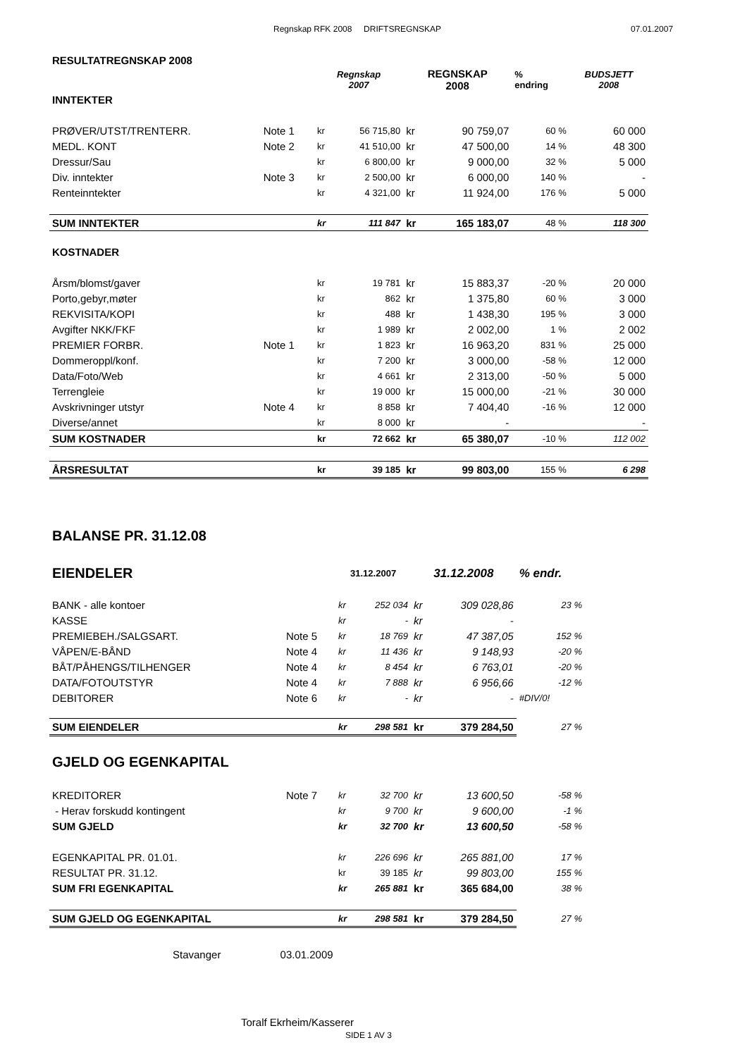Regnskap RFK 2008 DRIFTSREGNSKAP 07.01.2007
| RESULTATREGNSKAP 2008 | | | | | | | |
| | | Regnskap 2007 | | REGNSKAP 2008 | | % endring | BUDSJETT 2008 |
| INNTEKTER | | | | | | | |
| PRØVER/UTST/TRENTERR. | Note 1 | kr | 56 715,80 | kr | 90 759,07 | 60 % | 60 000 |
| MEDL. KONT | Note 2 | kr | 41 510,00 | kr | 47 500,00 | 14 % | 48 300 |
| Dressur/Sau | | kr | 6 800,00 | kr | 9 000,00 | 32 % | 5 000 |
| Div. inntekter | Note 3 | kr | 2 500,00 | kr | 6 000,00 | 140 % | - |
| Renteinntekter | | kr | 4 321,00 | kr | 11 924,00 | 176 % | 5 000 |
| SUM INNTEKTER | | kr | 111 847 | kr | 165 183,07 | 48 % | 118 300 |
| KOSTNADER | | | | | | | |
| Årsm/blomst/gaver | | kr | 19 781 | kr | 15 883,37 | -20 % | 20 000 |
| Porto,gebyr,møter | | kr | 862 | kr | 1 375,80 | 60 % | 3 000 |
| REKVISITA/KOPI | | kr | 488 | kr | 1 438,30 | 195 % | 3 000 |
| Avgifter NKK/FKF | | kr | 1 989 | kr | 2 002,00 | 1 % | 2 002 |
| PREMIER FORBR. | Note 1 | kr | 1 823 | kr | 16 963,20 | 831 % | 25 000 |
| Dommeroppl/konf. | | kr | 7 200 | kr | 3 000,00 | -58 % | 12 000 |
| Data/Foto/Web | | kr | 4 661 | kr | 2 313,00 | -50 % | 5 000 |
| Terrengleie | | kr | 19 000 | kr | 15 000,00 | -21 % | 30 000 |
| Avskrivninger utstyr | Note 4 | kr | 8 858 | kr | 7 404,40 | -16 % | 12 000 |
| Diverse/annet | | kr | 8 000 | kr | - | | - |
| SUM KOSTNADER | | kr | 72 662 | kr | 65 380,07 | -10 % | 112 002 |
| ÅRSRESULTAT | | kr | 39 185 | kr | 99 803,00 | 155 % | 6 298 |
| BALANSE PR. 31.12.08 | | | | | | |
| EIENDELER | | 31.12.2007 | | 31.12.2008 | | % endr. |
| BANK - alle kontoer | | kr | 252 034 | kr | 309 028,86 | 23 % |
| KASSE | | kr | - | kr | - | |
| PREMIEBEH./SALGSART. | Note 5 | kr | 18 769 | kr | 47 387,05 | 152 % |
| VÅPEN/E-BÅND | Note 4 | kr | 11 436 | kr | 9 148,93 | -20 % |
| BÅT/PÅHENGS/TILHENGER | Note 4 | kr | 8 454 | kr | 6 763,01 | -20 % |
| DATA/FOTOUTSTYR | Note 4 | kr | 7 888 | kr | 6 956,66 | -12 % |
| DEBITORER | Note 6 | kr | - | kr | - | #DIV/0! |
| SUM EIENDELER | | kr | 298 581 | kr | 379 284,50 | 27 % |
| GJELD OG EGENKAPITAL | | | | | | |
| KREDITORER | Note 7 | kr | 32 700 | kr | 13 600,50 | -58 % |
| - Herav forskudd kontingent | | kr | 9 700 | kr | 9 600,00 | -1 % |
| SUM GJELD | | kr | 32 700 | kr | 13 600,50 | -58 % |
| EGENKAPITAL PR. 01.01. | | kr | 226 696 | kr | 265 881,00 | 17 % |
| RESULTAT PR. 31.12. | | kr | 39 185 | kr | 99 803,00 | 155 % |
| SUM FRI EGENKAPITAL | | kr | 265 881 | kr | 365 684,00 | 38 % |
| SUM GJELD OG EGENKAPITAL | | kr | 298 581 | kr | 379 284,50 | 27 % |
| Stavanger 03.01.2009 | | | | | | |
Toralf Ekrheim/Kasserer
SIDE 1 AV 3